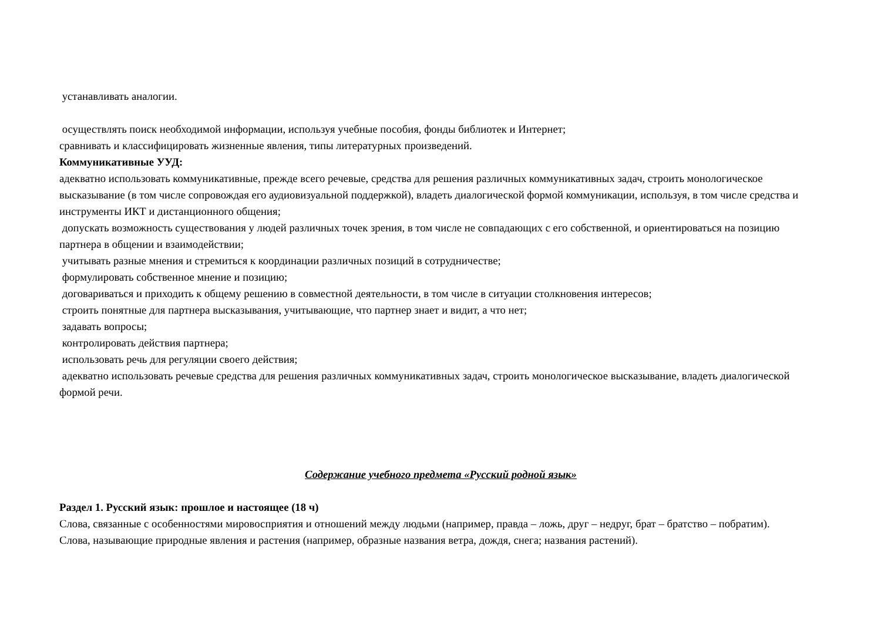устанавливать аналогии.
осуществлять поиск необходимой информации, используя учебные пособия, фонды библиотек и Интернет;
сравнивать и классифицировать жизненные явления, типы литературных произведений.
Коммуникативные УУД:
адекватно использовать коммуникативные, прежде всего речевые, средства для решения различных коммуникативных задач, строить монологическое высказывание (в том числе сопровождая его аудиовизуальной поддержкой), владеть диалогической формой коммуникации, используя, в том числе средства и инструменты ИКТ и дистанционного общения;
допускать возможность существования у людей различных точек зрения, в том числе не совпадающих с его собственной, и ориентироваться на позицию партнера в общении и взаимодействии;
учитывать разные мнения и стремиться к координации различных позиций в сотрудничестве;
формулировать собственное мнение и позицию;
договариваться и приходить к общему решению в совместной деятельности, в том числе в ситуации столкновения интересов;
строить понятные для партнера высказывания, учитывающие, что партнер знает и видит, а что нет;
задавать вопросы;
контролировать действия партнера;
использовать речь для регуляции своего действия;
адекватно использовать речевые средства для решения различных коммуникативных задач, строить монологическое высказывание, владеть диалогической формой речи.
Содержание учебного предмета «Русский родной язык»
Раздел 1. Русский язык: прошлое и настоящее (18 ч)
Слова, связанные с особенностями мировосприятия и отношений между людьми (например, правда – ложь, друг – недруг, брат – братство – побратим).
Слова, называющие природные явления и растения (например, образные названия ветра, дождя, снега; названия растений).